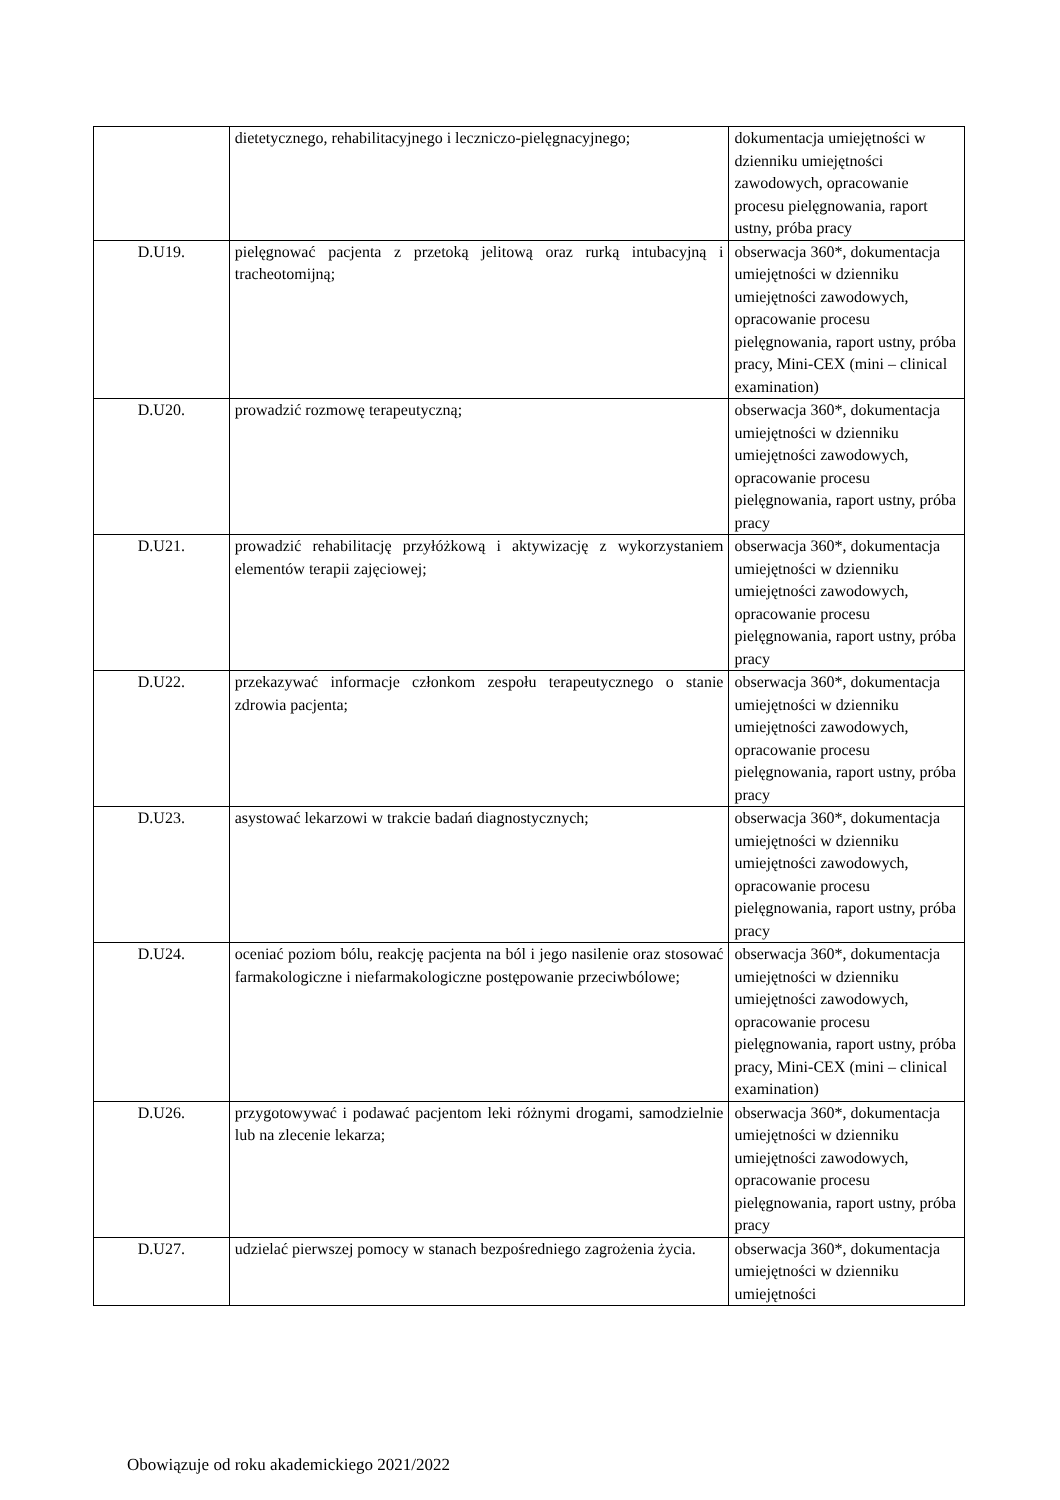| | dietetycznego, rehabilitacyjnego i leczniczo-pielęgnacyjnego; | dokumentacja umiejętności w dzienniku umiejętności zawodowych, opracowanie procesu pielęgnowania, raport ustny, próba pracy |
| D.U19. | pielęgnować pacjenta z przetoką jelitową oraz rurką intubacyjną i tracheotomijną; | obserwacja 360*, dokumentacja umiejętności w dzienniku umiejętności zawodowych, opracowanie procesu pielęgnowania, raport ustny, próba pracy, Mini-CEX (mini – clinical examination) |
| D.U20. | prowadzić rozmowę terapeutyczną; | obserwacja 360*, dokumentacja umiejętności w dzienniku umiejętności zawodowych, opracowanie procesu pielęgnowania, raport ustny, próba pracy |
| D.U21. | prowadzić rehabilitację przyłóżkową i aktywizację z wykorzystaniem elementów terapii zajęciowej; | obserwacja 360*, dokumentacja umiejętności w dzienniku umiejętności zawodowych, opracowanie procesu pielęgnowania, raport ustny, próba pracy |
| D.U22. | przekazywać informacje członkom zespołu terapeutycznego o stanie zdrowia pacjenta; | obserwacja 360*, dokumentacja umiejętności w dzienniku umiejętności zawodowych, opracowanie procesu pielęgnowania, raport ustny, próba pracy |
| D.U23. | asystować lekarzowi w trakcie badań diagnostycznych; | obserwacja 360*, dokumentacja umiejętności w dzienniku umiejętności zawodowych, opracowanie procesu pielęgnowania, raport ustny, próba pracy |
| D.U24. | oceniać poziom bólu, reakcję pacjenta na ból i jego nasilenie oraz stosować farmakologiczne i niefarmakologiczne postępowanie przeciwbólowe; | obserwacja 360*, dokumentacja umiejętności w dzienniku umiejętności zawodowych, opracowanie procesu pielęgnowania, raport ustny, próba pracy, Mini-CEX (mini – clinical examination) |
| D.U26. | przygotowywać i podawać pacjentom leki różnymi drogami, samodzielnie lub na zlecenie lekarza; | obserwacja 360*, dokumentacja umiejętności w dzienniku umiejętności zawodowych, opracowanie procesu pielęgnowania, raport ustny, próba pracy |
| D.U27. | udzielać pierwszej pomocy w stanach bezpośredniego zagrożenia życia. | obserwacja 360*, dokumentacja umiejętności w dzienniku umiejętności |
Obowiązuje od roku akademickiego 2021/2022